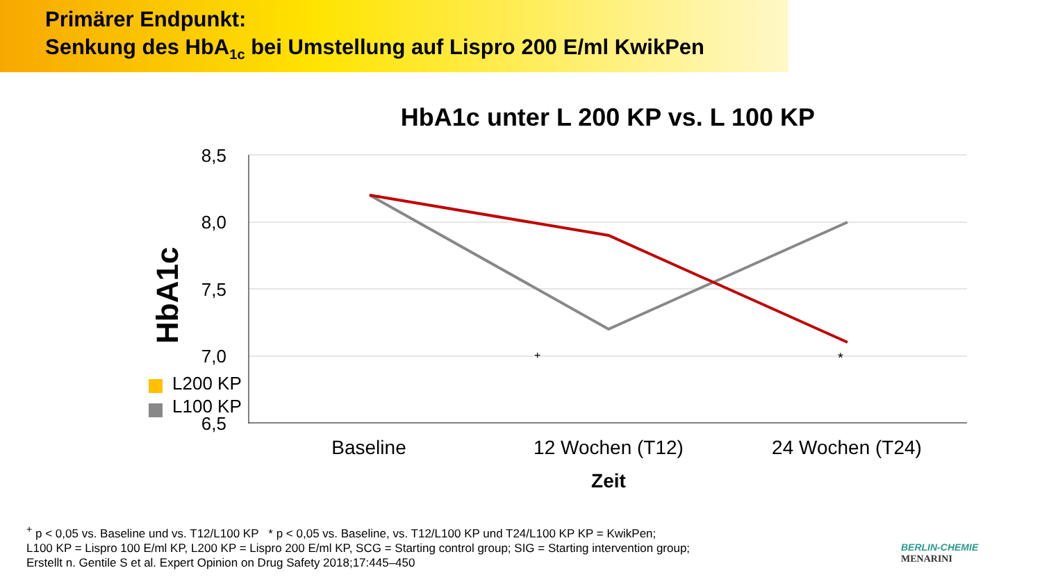Primärer Endpunkt:
Senkung des HbA<sub>1c</sub> bei Umstellung auf Lispro 200 E/ml KwikPen
HbA1c unter L 200 KP vs. L 100 KP
8,5
8,0
7,5
7,0
6,5
HbA1c
+
*
L200 KP
L100 KP
Baseline
12 Wochen (T12)
24 Wochen (T24)
Zeit
<sup>+</sup> p < 0,05 vs. Baseline und vs. T12/L100 KP * p < 0,05 vs. Baseline, vs. T12/L100 KP und T24/L100 KP KP = KwikPen;
L100 KP = Lispro 100 E/ml KP, L200 KP = Lispro 200 E/ml KP, SCG = Starting control group; SIG = Starting intervention group;
Erstellt n. Gentile S et al. Expert Opinion on Drug Safety 2018;17:445–450
BERLIN-CHEMIE
MENARINI